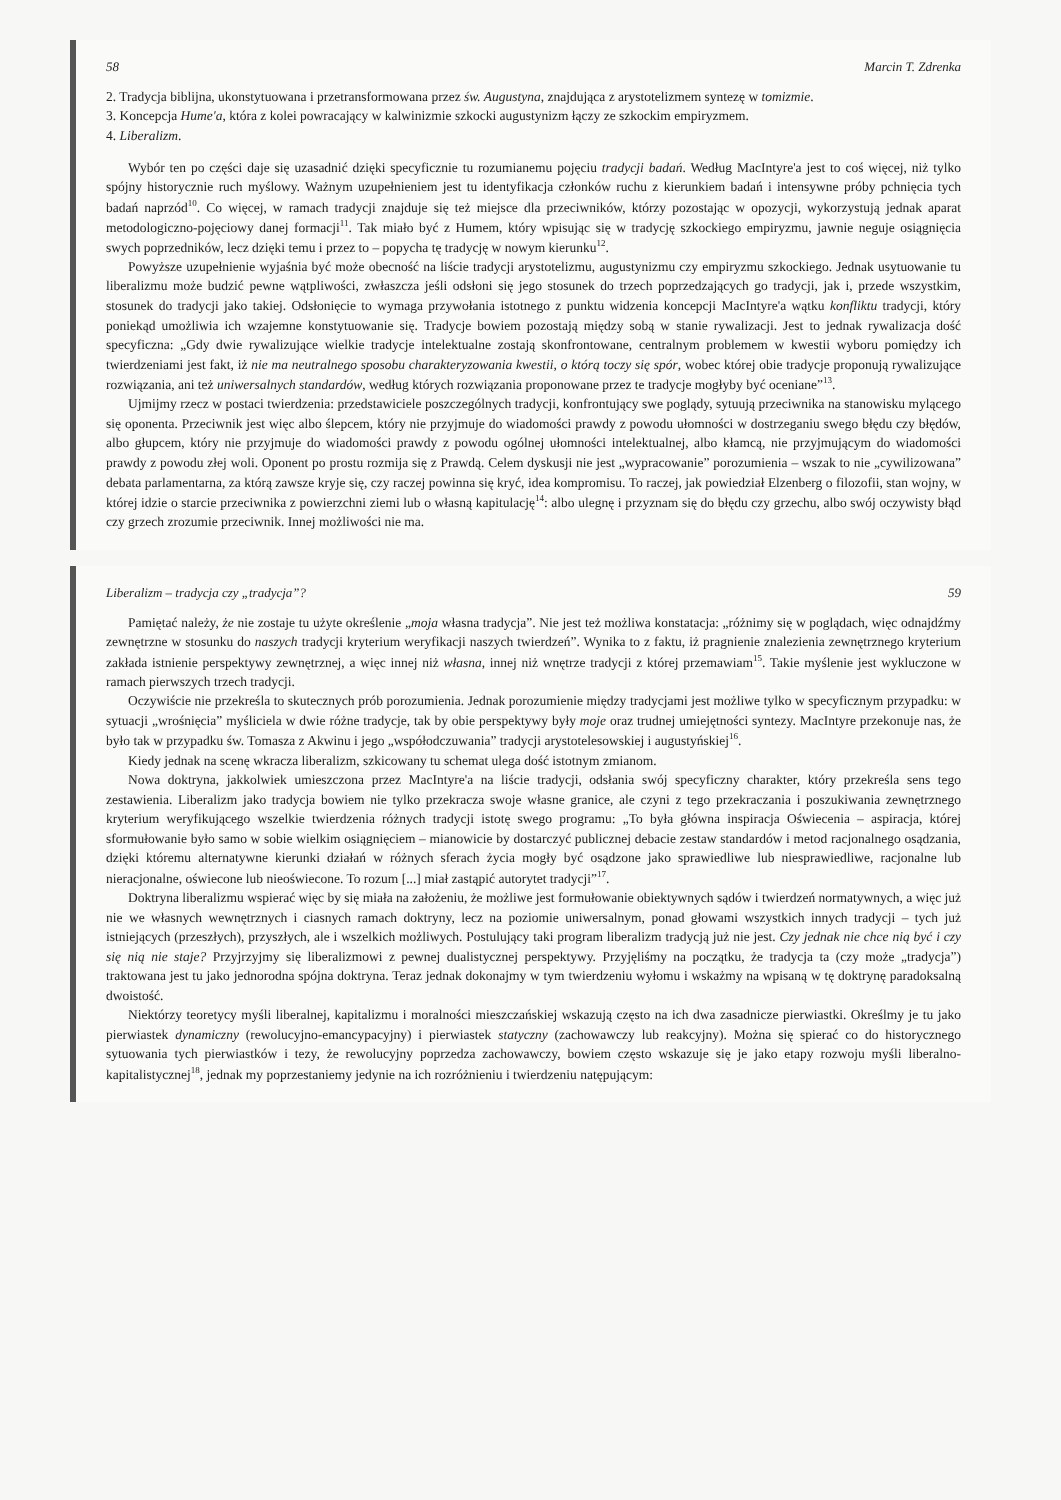58 Marcin T. Zdrenka
2. Tradycja biblijna, ukonstytuowana i przetransformowana przez św. Augustyna, znajdująca z arystotelizmem syntezę w tomizmie.
3. Koncepcja Hume'a, która z kolei powracający w kalwinizmie szkocki augustynizm łączy ze szkockim empiryzmem.
4. Liberalizm.
Wybór ten po części daje się uzasadnić dzięki specyficznie tu rozumianemu pojęciu tradycji badań. Według MacIntyre'a jest to coś więcej, niż tylko spójny historycznie ruch myślowy. Ważnym uzupełnieniem jest tu identyfikacja członków ruchu z kierunkiem badań i intensywne próby pchnięcia tych badań naprzód<sup>10</sup>. Co więcej, w ramach tradycji znajduje się też miejsce dla przeciwników, którzy pozostając w opozycji, wykorzystują jednak aparat metodologiczno-pojęciowy danej formacji<sup>11</sup>. Tak miało być z Humem, który wpisując się w tradycję szkockiego empiryzmu, jawnie neguje osiągnięcia swych poprzedników, lecz dzięki temu i przez to – popycha tę tradycję w nowym kierunku<sup>12</sup>.
Powyższe uzupełnienie wyjaśnia być może obecność na liście tradycji arystotelizmu, augustynizmu czy empiryzmu szkockiego. Jednak usytuowanie tu liberalizmu może budzić pewne wątpliwości, zwłaszcza jeśli odsłoni się jego stosunek do trzech poprzedzających go tradycji, jak i, przede wszystkim, stosunek do tradycji jako takiej. Odsłonięcie to wymaga przywołania istotnego z punktu widzenia koncepcji MacIntyre'a wątku konfliktu tradycji, który poniekąd umożliwia ich wzajemne konstytuowanie się. Tradycje bowiem pozostają między sobą w stanie rywalizacji. Jest to jednak rywalizacja dość specyficzna: „Gdy dwie rywalizujące wielkie tradycje intelektualne zostają skonfrontowane, centralnym problemem w kwestii wyboru pomiędzy ich twierdzeniami jest fakt, iż nie ma neutralnego sposobu charakteryzowania kwestii, o którą toczy się spór, wobec której obie tradycje proponują rywalizujące rozwiązania, ani też uniwersalnych standardów, według których rozwiązania proponowane przez te tradycje mogłyby być oceniane”<sup>13</sup>.
Ujmijmy rzecz w postaci twierdzenia: przedstawiciele poszczególnych tradycji, konfrontujący swe poglądy, sytuują przeciwnika na stanowisku mylącego się oponenta. Przeciwnik jest więc albo ślepcem, który nie przyjmuje do wiadomości prawdy z powodu ułomności w dostrzeganiu swego błędu czy błędów, albo głupcem, który nie przyjmuje do wiadomości prawdy z powodu ogólnej ułomności intelektualnej, albo kłamcą, nie przyjmującym do wiadomości prawdy z powodu złej woli. Oponent po prostu rozmija się z Prawdą. Celem dyskusji nie jest „wypracowanie” porozumienia – wszak to nie „cywilizowana” debata parlamentarna, za którą zawsze kryje się, czy raczej powinna się kryć, idea kompromisu. To raczej, jak powiedział Elzenberg o filozofii, stan wojny, w której idzie o starcie przeciwnika z powierzchni ziemi lub o własną kapitulację<sup>14</sup>: albo ulegnę i przyznam się do błędu czy grzechu, albo swój oczywisty błąd czy grzech zrozumie przeciwnik. Innej możliwości nie ma.
Liberalizm – tradycja czy „tradycja”? 59
Pamiętać należy, że nie zostaje tu użyte określenie „moja własna tradycja”. Nie jest też możliwa konstatacja: „różnimy się w poglądach, więc odnajdźmy zewnętrzne w stosunku do naszych tradycji kryterium weryfikacji naszych twierdzeń”. Wynika to z faktu, iż pragnienie znalezienia zewnętrznego kryterium zakłada istnienie perspektywy zewnętrznej, a więc innej niż własna, innej niż wnętrze tradycji z której przemawiam<sup>15</sup>. Takie myślenie jest wykluczone w ramach pierwszych trzech tradycji.
Oczywiście nie przekreśla to skutecznych prób porozumienia. Jednak porozumienie między tradycjami jest możliwe tylko w specyficznym przypadku: w sytuacji „wrośnięcia” myśliciela w dwie różne tradycje, tak by obie perspektywy były moje oraz trudnej umiejętności syntezy. MacIntyre przekonuje nas, że było tak w przypadku św. Tomasza z Akwinu i jego „współodczuwania” tradycji arystotelesowskiej i augustyńskiej<sup>16</sup>.
Kiedy jednak na scenę wkracza liberalizm, szkicowany tu schemat ulega dość istotnym zmianom.
Nowa doktryna, jakkolwiek umieszczona przez MacIntyre'a na liście tradycji, odsłania swój specyficzny charakter, który przekreśla sens tego zestawienia. Liberalizm jako tradycja bowiem nie tylko przekracza swoje własne granice, ale czyni z tego przekraczania i poszukiwania zewnętrznego kryterium weryfikującego wszelkie twierdzenia różnych tradycji istotę swego programu: „To była główna inspiracja Oświecenia – aspiracja, której sformułowanie było samo w sobie wielkim osiągnięciem – mianowicie by dostarczyć publicznej debacie zestaw standardów i metod racjonalnego osądzania, dzięki któremu alternatywne kierunki działań w różnych sferach życia mogły być osądzone jako sprawiedliwe lub niesprawiedliwe, racjonalne lub nieracjonalne, oświecone lub nieoświecone. To rozum [...] miał zastąpić autorytet tradycji”<sup>17</sup>.
Doktryna liberalizmu wspierać więc by się miała na założeniu, że możliwe jest formułowanie obiektywnych sądów i twierdzeń normatywnych, a więc już nie we własnych wewnętrznych i ciasnych ramach doktryny, lecz na poziomie uniwersalnym, ponad głowami wszystkich innych tradycji – tych już istniejących (przeszłych), przyszłych, ale i wszelkich możliwych. Postulujący taki program liberalizm tradycją już nie jest. Czy jednak nie chce nią być i czy się nią nie staje? Przyjrzyjmy się liberalizmowi z pewnej dualistycznej perspektywy. Przyjęliśmy na początku, że tradycja ta (czy może „tradycja”) traktowana jest tu jako jednorodna spójna doktryna. Teraz jednak dokonajmy w tym twierdzeniu wyłomu i wskażmy na wpisaną w tę doktrynę paradoksalną dwoistość.
Niektórzy teoretycy myśli liberalnej, kapitalizmu i moralności mieszczańskiej wskazują często na ich dwa zasadnicze pierwiastki. Określmy je tu jako pierwiastek dynamiczny (rewolucyjno-emancypacyjny) i pierwiastek statyczny (zachowawczy lub reakcyjny). Można się spierać co do historycznego sytuowania tych pierwiastków i tezy, że rewolucyjny poprzedza zachowawczy, bowiem często wskazuje się je jako etapy rozwoju myśli liberalno-kapitalistycznej<sup>18</sup>, jednak my poprzestaniemy jedynie na ich rozróżnieniu i twierdzeniu natępującym: